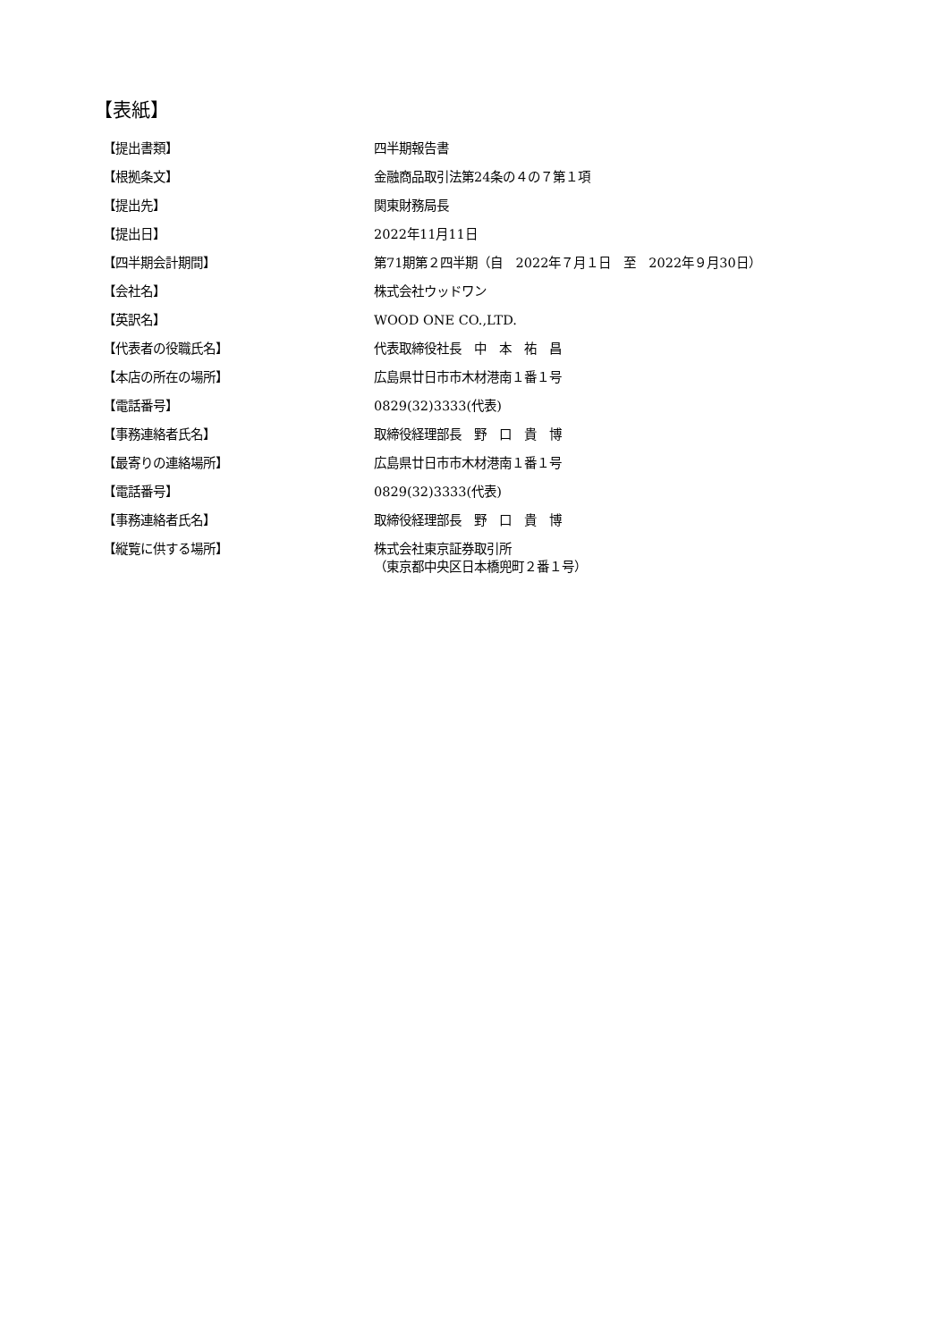【表紙】
| 【提出書類】 | 四半期報告書 |
| 【根拠条文】 | 金融商品取引法第24条の４の７第１項 |
| 【提出先】 | 関東財務局長 |
| 【提出日】 | 2022年11月11日 |
| 【四半期会計期間】 | 第71期第２四半期（自 2022年７月１日 至 2022年９月30日） |
| 【会社名】 | 株式会社ウッドワン |
| 【英訳名】 | WOOD ONE CO.,LTD. |
| 【代表者の役職氏名】 | 代表取締役社長 中 本 祐 昌 |
| 【本店の所在の場所】 | 広島県廿日市市木材港南１番１号 |
| 【電話番号】 | 0829(32)3333(代表) |
| 【事務連絡者氏名】 | 取締役経理部長 野 口 貴 博 |
| 【最寄りの連絡場所】 | 広島県廿日市市木材港南１番１号 |
| 【電話番号】 | 0829(32)3333(代表) |
| 【事務連絡者氏名】 | 取締役経理部長 野 口 貴 博 |
| 【縦覧に供する場所】 | 株式会社東京証券取引所 （東京都中央区日本橋兜町２番１号） |